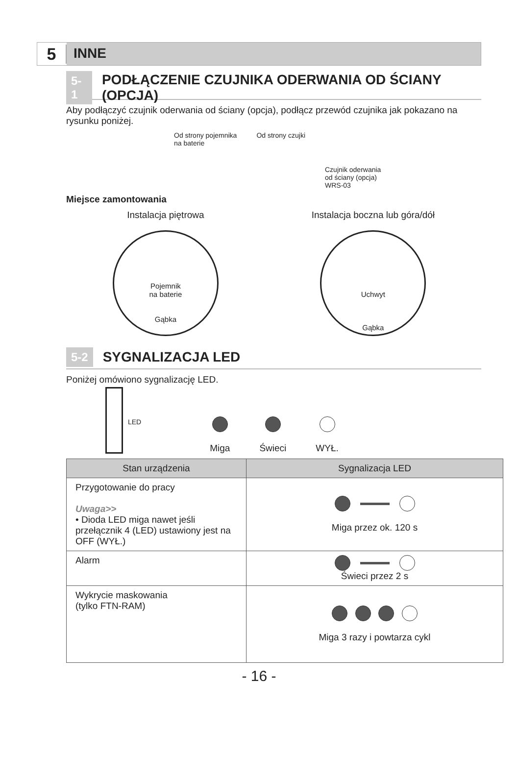5
INNE
5-1 PODŁĄCZENIE CZUJNIKA ODERWANIA OD ŚCIANY (OPCJA)
Aby podłączyć czujnik oderwania od ściany (opcja), podłącz przewód czujnika jak pokazano na rysunku poniżej.
Od strony pojemnika
na baterie
Od strony czujki
Czujnik oderwania
od ściany (opcja)
WRS-03
Miejsce zamontowania
Instalacja piętrowa
Pojemnik
na baterie
Gąbka
Instalacja boczna lub góra/dół
Uchwyt
Gąbka
5-2 SYGNALIZACJA LED
Poniżej omówiono sygnalizację LED.
LED
Miga
Świeci
WYŁ.
| Stan urządzenia | Sygnalizacja LED |
| --- | --- |
| Przygotowanie do pracy Uwaga>> • Dioda LED miga nawet jeśli przełącznik 4 (LED) ustawiony jest na OFF (WYŁ.) | Miga przez ok. 120 s |
| Alarm | Świeci przez 2 s |
| Wykrycie maskowania (tylko FTN-RAM) | Miga 3 razy i powtarza cykl |
- 16 -